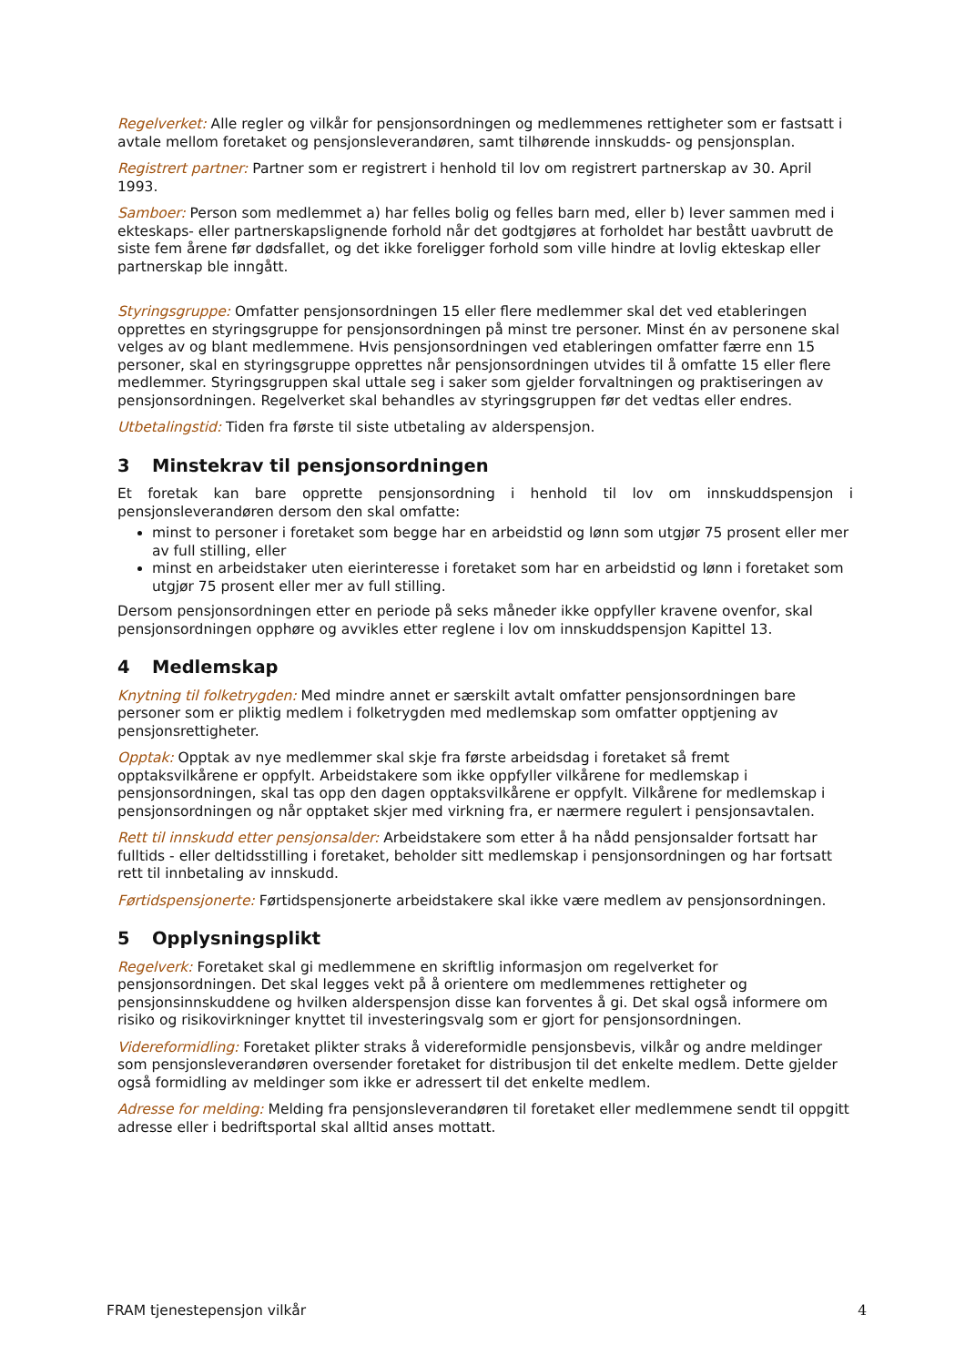Regelverket: Alle regler og vilkår for pensjonsordningen og medlemmenes rettigheter som er fastsatt i avtale mellom foretaket og pensjonsleverandøren, samt tilhørende innskudds- og pensjonsplan.
Registrert partner: Partner som er registrert i henhold til lov om registrert partnerskap av 30. April 1993.
Samboer: Person som medlemmet a) har felles bolig og felles barn med, eller b) lever sammen med i ekteskaps- eller partnerskapslignende forhold når det godtgjøres at forholdet har bestått uavbrutt de siste fem årene før dødsfallet, og det ikke foreligger forhold som ville hindre at lovlig ekteskap eller partnerskap ble inngått.
Styringsgruppe: Omfatter pensjonsordningen 15 eller flere medlemmer skal det ved etableringen opprettes en styringsgruppe for pensjonsordningen på minst tre personer. Minst én av personene skal velges av og blant medlemmene. Hvis pensjonsordningen ved etableringen omfatter færre enn 15 personer, skal en styringsgruppe opprettes når pensjonsordningen utvides til å omfatte 15 eller flere medlemmer. Styringsgruppen skal uttale seg i saker som gjelder forvaltningen og praktiseringen av pensjonsordningen. Regelverket skal behandles av styringsgruppen før det vedtas eller endres.
Utbetalingstid: Tiden fra første til siste utbetaling av alderspensjon.
3 Minstekrav til pensjonsordningen
Et foretak kan bare opprette pensjonsordning i henhold til lov om innskuddspensjon i pensjonsleverandøren dersom den skal omfatte:
minst to personer i foretaket som begge har en arbeidstid og lønn som utgjør 75 prosent eller mer av full stilling, eller
minst en arbeidstaker uten eierinteresse i foretaket som har en arbeidstid og lønn i foretaket som utgjør 75 prosent eller mer av full stilling.
Dersom pensjonsordningen etter en periode på seks måneder ikke oppfyller kravene ovenfor, skal pensjonsordningen opphøre og avvikles etter reglene i lov om innskuddspensjon Kapittel 13.
4 Medlemskap
Knytning til folketrygden: Med mindre annet er særskilt avtalt omfatter pensjonsordningen bare personer som er pliktig medlem i folketrygden med medlemskap som omfatter opptjening av pensjonsrettigheter.
Opptak: Opptak av nye medlemmer skal skje fra første arbeidsdag i foretaket så fremt opptaksvilkårene er oppfylt. Arbeidstakere som ikke oppfyller vilkårene for medlemskap i pensjonsordningen, skal tas opp den dagen opptaksvilkårene er oppfylt. Vilkårene for medlemskap i pensjonsordningen og når opptaket skjer med virkning fra, er nærmere regulert i pensjonsavtalen.
Rett til innskudd etter pensjonsalder: Arbeidstakere som etter å ha nådd pensjonsalder fortsatt har fulltids - eller deltidsstilling i foretaket, beholder sitt medlemskap i pensjonsordningen og har fortsatt rett til innbetaling av innskudd.
Førtidspensjonerte: Førtidspensjonerte arbeidstakere skal ikke være medlem av pensjonsordningen.
5 Opplysningsplikt
Regelverk: Foretaket skal gi medlemmene en skriftlig informasjon om regelverket for pensjonsordningen. Det skal legges vekt på å orientere om medlemmenes rettigheter og pensjonsinnskuddene og hvilken alderspensjon disse kan forventes å gi. Det skal også informere om risiko og risikovirkninger knyttet til investeringsvalg som er gjort for pensjonsordningen.
Videreformidling: Foretaket plikter straks å videreformidle pensjonsbevis, vilkår og andre meldinger som pensjonsleverandøren oversender foretaket for distribusjon til det enkelte medlem. Dette gjelder også formidling av meldinger som ikke er adressert til det enkelte medlem.
Adresse for melding: Melding fra pensjonsleverandøren til foretaket eller medlemmene sendt til oppgitt adresse eller i bedriftsportal skal alltid anses mottatt.
FRAM tjenestepensjon vilkår 4